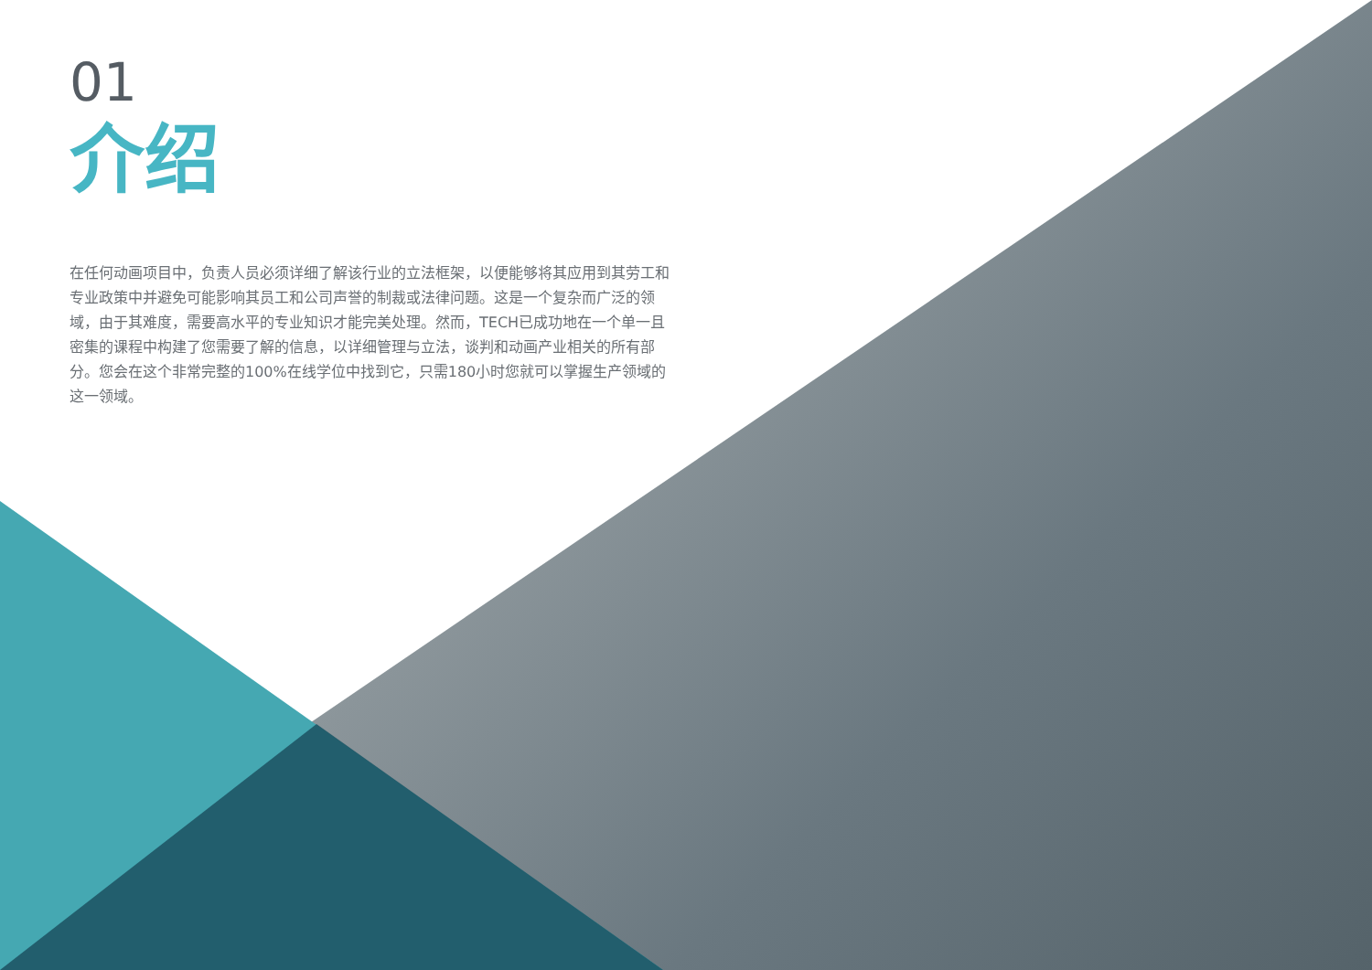01
介绍
在任何动画项目中，负责人员必须详细了解该行业的立法框架，以便能够将其应用到其劳工和专业政策中并避免可能影响其员工和公司声誉的制裁或法律问题。这是一个复杂而广泛的领域，由于其难度，需要高水平的专业知识才能完美处理。然而，TECH已成功地在一个单一且密集的课程中构建了您需要了解的信息，以详细管理与立法，谈判和动画产业相关的所有部分。您会在这个非常完整的100%在线学位中找到它，只需180小时您就可以掌握生产领域的这一领域。